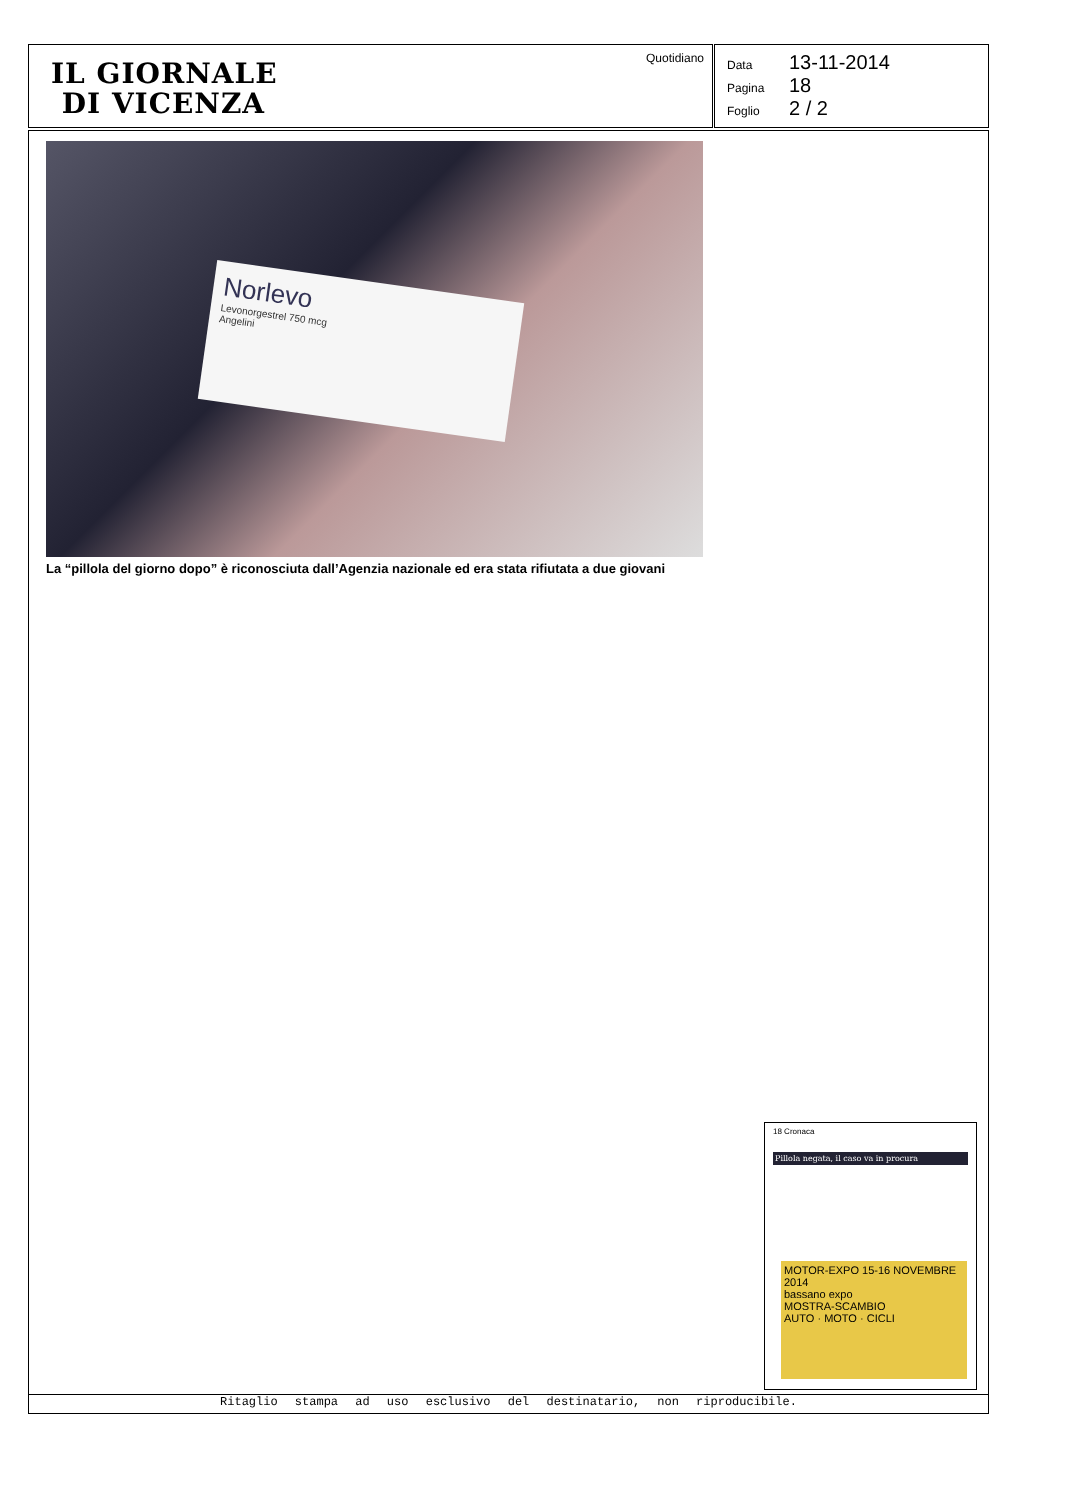IL GIORNALE
DI VICENZA
Quotidiano
Data 13-11-2014
Pagina 18
Foglio 2 / 2
Norlevo
Levonorgestrel 750 mcg
Angelini
La “pillola del giorno dopo” è riconosciuta dall’Agenzia nazionale ed era stata rifiutata a due giovani
18 Cronaca
Pillola negata, il caso va in procura
MOTOR-EXPO 15-16 NOVEMBRE 2014
bassano expo
MOSTRA-SCAMBIO
AUTO · MOTO · CICLI
Ritaglio stampa ad uso esclusivo del destinatario, non riproducibile.